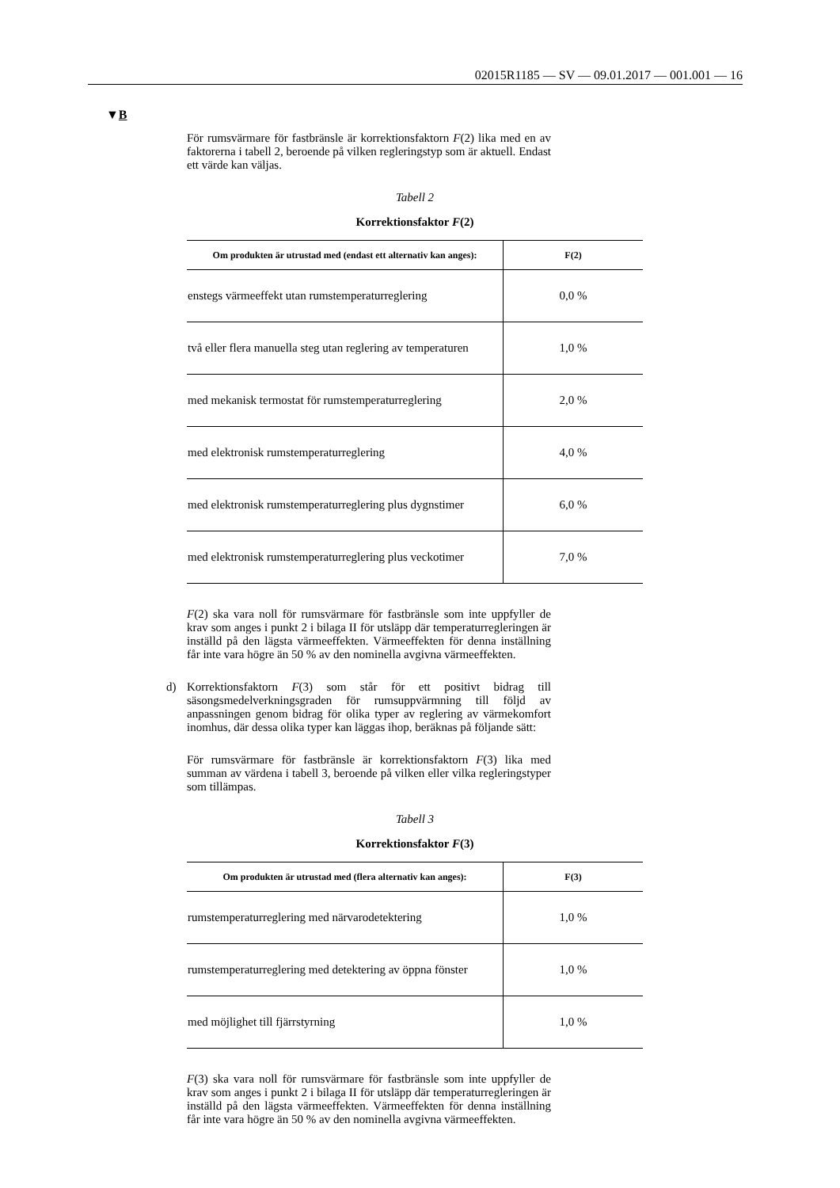02015R1185 — SV — 09.01.2017 — 001.001 — 16
▼B
För rumsvärmare för fastbränsle är korrektionsfaktorn F(2) lika med en av faktorerna i tabell 2, beroende på vilken regleringstyp som är aktuell. Endast ett värde kan väljas.
Tabell 2
Korrektionsfaktor F(2)
| Om produkten är utrustad med (endast ett alternativ kan anges): | F(2) |
| --- | --- |
| enstegs värmeeffekt utan rumstemperaturreglering | 0,0 % |
| två eller flera manuella steg utan reglering av temperaturen | 1,0 % |
| med mekanisk termostat för rumstemperaturreglering | 2,0 % |
| med elektronisk rumstemperaturreglering | 4,0 % |
| med elektronisk rumstemperaturreglering plus dygnstimer | 6,0 % |
| med elektronisk rumstemperaturreglering plus veckotimer | 7,0 % |
F(2) ska vara noll för rumsvärmare för fastbränsle som inte uppfyller de krav som anges i punkt 2 i bilaga II för utsläpp där temperaturregleringen är inställd på den lägsta värmeeffekten. Värmeeffekten för denna inställning får inte vara högre än 50 % av den nominella avgivna värmeeffekten.
d)
Korrektionsfaktorn F(3) som står för ett positivt bidrag till säsongsmedelverkningsgraden för rumsuppvärmning till följd av anpassningen genom bidrag för olika typer av reglering av värmekomfort inomhus, där dessa olika typer kan läggas ihop, beräknas på följande sätt:
För rumsvärmare för fastbränsle är korrektionsfaktorn F(3) lika med summan av värdena i tabell 3, beroende på vilken eller vilka regleringstyper som tillämpas.
Tabell 3
Korrektionsfaktor F(3)
| Om produkten är utrustad med (flera alternativ kan anges): | F(3) |
| --- | --- |
| rumstemperaturreglering med närvarodetektering | 1,0 % |
| rumstemperaturreglering med detektering av öppna fönster | 1,0 % |
| med möjlighet till fjärrstyrning | 1,0 % |
F(3) ska vara noll för rumsvärmare för fastbränsle som inte uppfyller de krav som anges i punkt 2 i bilaga II för utsläpp där temperaturregleringen är inställd på den lägsta värmeeffekten. Värmeeffekten för denna inställning får inte vara högre än 50 % av den nominella avgivna värmeeffekten.